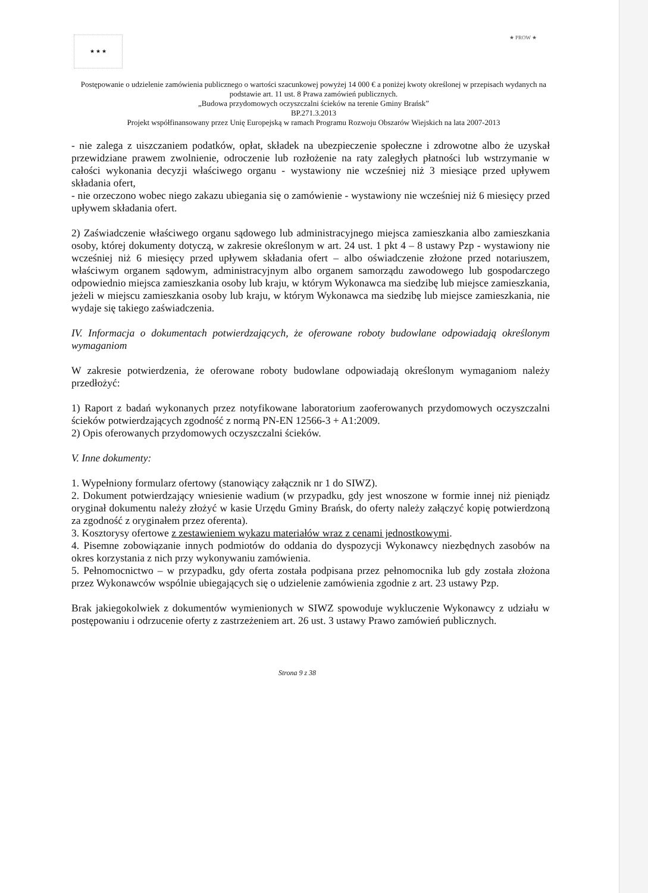★ ★ ★
★ PROW ★
Postępowanie o udzielenie zamówienia publicznego o wartości szacunkowej powyżej 14 000 € a poniżej kwoty określonej w przepisach wydanych na podstawie art. 11 ust. 8 Prawa zamówień publicznych.
„Budowa przydomowych oczyszczalni ścieków na terenie Gminy Brańsk”
BP.271.3.2013
Projekt współfinansowany przez Unię Europejską w ramach Programu Rozwoju Obszarów Wiejskich na lata 2007-2013
- nie zalega z uiszczaniem podatków, opłat, składek na ubezpieczenie społeczne i zdrowotne albo że uzyskał przewidziane prawem zwolnienie, odroczenie lub rozłożenie na raty zaległych płatności lub wstrzymanie w całości wykonania decyzji właściwego organu - wystawiony nie wcześniej niż 3 miesiące przed upływem składania ofert,
- nie orzeczono wobec niego zakazu ubiegania się o zamówienie - wystawiony nie wcześniej niż 6 miesięcy przed upływem składania ofert.
2) Zaświadczenie właściwego organu sądowego lub administracyjnego miejsca zamieszkania albo zamieszkania osoby, której dokumenty dotyczą, w zakresie określonym w art. 24 ust. 1 pkt 4 – 8 ustawy Pzp - wystawiony nie wcześniej niż 6 miesięcy przed upływem składania ofert – albo oświadczenie złożone przed notariuszem, właściwym organem sądowym, administracyjnym albo organem samorządu zawodowego lub gospodarczego odpowiednio miejsca zamieszkania osoby lub kraju, w którym Wykonawca ma siedzibę lub miejsce zamieszkania, jeżeli w miejscu zamieszkania osoby lub kraju, w którym Wykonawca ma siedzibę lub miejsce zamieszkania, nie wydaje się takiego zaświadczenia.
IV. Informacja o dokumentach potwierdzających, że oferowane roboty budowlane odpowiadają określonym wymaganiom
W zakresie potwierdzenia, że oferowane roboty budowlane odpowiadają określonym wymaganiom należy przedłożyć:
1) Raport z badań wykonanych przez notyfikowane laboratorium zaoferowanych przydomowych oczyszczalni ścieków potwierdzających zgodność z normą PN-EN 12566-3 + A1:2009.
2) Opis oferowanych przydomowych oczyszczalni ścieków.
V. Inne dokumenty:
1. Wypełniony formularz ofertowy (stanowiący załącznik nr 1 do SIWZ).
2. Dokument potwierdzający wniesienie wadium (w przypadku, gdy jest wnoszone w formie innej niż pieniądz oryginał dokumentu należy złożyć w kasie Urzędu Gminy Brańsk, do oferty należy załączyć kopię potwierdzoną za zgodność z oryginałem przez oferenta).
3. Kosztorysy ofertowe z zestawieniem wykazu materiałów wraz z cenami jednostkowymi.
4. Pisemne zobowiązanie innych podmiotów do oddania do dyspozycji Wykonawcy niezbędnych zasobów na okres korzystania z nich przy wykonywaniu zamówienia.
5. Pełnomocnictwo – w przypadku, gdy oferta została podpisana przez pełnomocnika lub gdy została złożona przez Wykonawców wspólnie ubiegających się o udzielenie zamówienia zgodnie z art. 23 ustawy Pzp.
Brak jakiegokolwiek z dokumentów wymienionych w SIWZ spowoduje wykluczenie Wykonawcy z udziału w postępowaniu i odrzucenie oferty z zastrzeżeniem art. 26 ust. 3 ustawy Prawo zamówień publicznych.
Strona 9 z 38